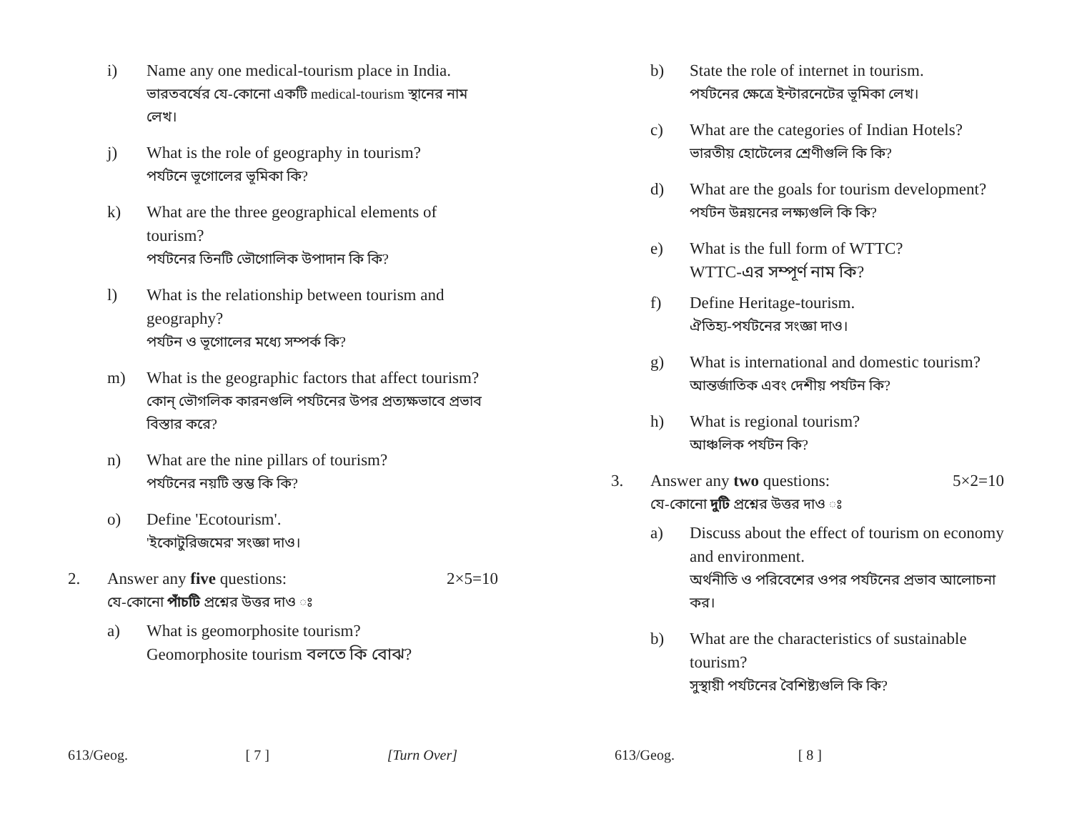i) Name any one medical-tourism place in India.
ভারতবর্ষের যে-কোনো একটি medical-tourism স্থানের নাম লেখ।
j) What is the role of geography in tourism?
পর্যটনে ভূগোলের ভূমিকা কি?
k) What are the three geographical elements of tourism?
পর্যটনের তিনটি ভৌগোলিক উপাদান কি কি?
l) What is the relationship between tourism and geography?
পর্যটন ও ভূগোলের মধ্যে সম্পর্ক কি?
m) What is the geographic factors that affect tourism?
কোন্ ভৌগলিক কারনগুলি পর্যটনের উপর প্রত্যক্ষভাবে প্রভাব বিস্তার করে?
n) What are the nine pillars of tourism?
পর্যটনের নয়টি স্তম্ভ কি কি?
o) Define 'Ecotourism'.
'ইকোটুরিজমের' সংজ্ঞা দাও।
2. Answer any five questions: 2×5=10
যে-কোনো পাঁচটি প্রশ্নের উত্তর দাও ঃ
a) What is geomorphosite tourism?
Geomorphosite tourism বলতে কি বোঝ?
613/Geog. [ 7 ] [Turn Over]
b) State the role of internet in tourism.
পর্যটনের ক্ষেত্রে ইন্টারনেটের ভূমিকা লেখ।
c) What are the categories of Indian Hotels?
ভারতীয় হোটেলের শ্রেণীগুলি কি কি?
d) What are the goals for tourism development?
পর্যটন উন্নয়নের লক্ষ্যগুলি কি কি?
e) What is the full form of WTTC?
WTTC-এর সম্পূর্ণ নাম কি?
f) Define Heritage-tourism.
ঐতিহ্য-পর্যটনের সংজ্ঞা দাও।
g) What is international and domestic tourism?
আন্তর্জাতিক এবং দেশীয় পর্যটন কি?
h) What is regional tourism?
আঞ্চলিক পর্যটন কি?
3. Answer any two questions: 5×2=10
যে-কোনো দুটি প্রশ্নের উত্তর দাও ঃ
a) Discuss about the effect of tourism on economy and environment.
অর্থনীতি ও পরিবেশের ওপর পর্যটনের প্রভাব আলোচনা কর।
b) What are the characteristics of sustainable tourism?
সুস্থায়ী পর্যটনের বৈশিষ্ট্যগুলি কি কি?
613/Geog. [ 8 ]